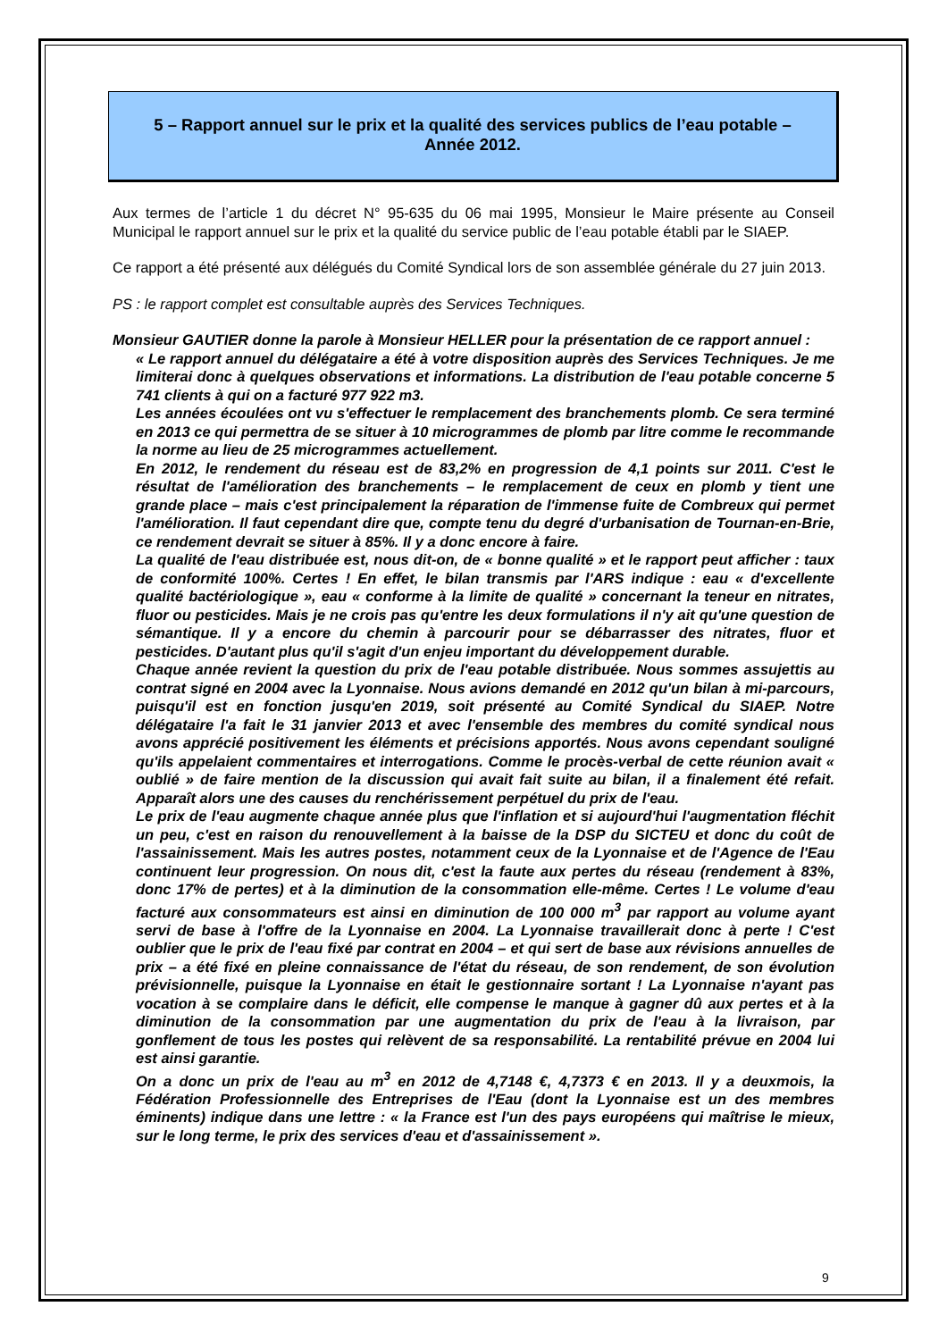5 – Rapport annuel sur le prix et la qualité des services publics de l’eau potable – Année 2012.
Aux termes de l’article 1 du décret N° 95-635 du 06 mai 1995, Monsieur le Maire présente au Conseil Municipal le rapport annuel sur le prix et la qualité du service public de l’eau potable établi par le SIAEP.
Ce rapport a été présenté aux délégués du Comité Syndical lors de son assemblée générale du 27 juin 2013.
PS : le rapport complet est consultable auprès des Services Techniques.
Monsieur GAUTIER donne la parole à Monsieur HELLER pour la présentation de ce rapport annuel :
« Le rapport annuel du délégataire a été à votre disposition auprès des Services Techniques. Je me limiterai donc à quelques observations et informations. La distribution de l'eau potable concerne 5 741 clients à qui on a facturé 977 922 m3.
Les années écoulées ont vu s'effectuer le remplacement des branchements plomb. Ce sera terminé en 2013 ce qui permettra de se situer à 10 microgrammes de plomb par litre comme le recommande la norme au lieu de 25 microgrammes actuellement.
En 2012, le rendement du réseau est de 83,2% en progression de 4,1 points sur 2011. C'est le résultat de l'amélioration des branchements – le remplacement de ceux en plomb y tient une grande place – mais c'est principalement la réparation de l'immense fuite de Combreux qui permet l'amélioration. Il faut cependant dire que, compte tenu du degré d'urbanisation de Tournan-en-Brie, ce rendement devrait se situer à 85%. Il y a donc encore à faire.
La qualité de l'eau distribuée est, nous dit-on, de « bonne qualité » et le rapport peut afficher : taux de conformité 100%. Certes ! En effet, le bilan transmis par l'ARS indique : eau « d'excellente qualité bactériologique », eau « conforme à la limite de qualité » concernant la teneur en nitrates, fluor ou pesticides. Mais je ne crois pas qu'entre les deux formulations il n'y ait qu'une question de sémantique. Il y a encore du chemin à parcourir pour se débarrasser des nitrates, fluor et pesticides. D'autant plus qu'il s'agit d'un enjeu important du développement durable.
Chaque année revient la question du prix de l'eau potable distribuée. Nous sommes assujettis au contrat signé en 2004 avec la Lyonnaise. Nous avions demandé en 2012 qu'un bilan à mi-parcours, puisqu'il est en fonction jusqu'en 2019, soit présenté au Comité Syndical du SIAEP. Notre délégataire l'a fait le 31 janvier 2013 et avec l'ensemble des membres du comité syndical nous avons apprécié positivement les éléments et précisions apportés. Nous avons cependant souligné qu'ils appelaient commentaires et interrogations. Comme le procès-verbal de cette réunion avait « oublié » de faire mention de la discussion qui avait fait suite au bilan, il a finalement été refait. Apparaît alors une des causes du renchérissement perpétuel du prix de l'eau.
Le prix de l'eau augmente chaque année plus que l'inflation et si aujourd'hui l'augmentation fléchit un peu, c'est en raison du renouvellement à la baisse de la DSP du SICTEU et donc du coût de l'assainissement. Mais les autres postes, notamment ceux de la Lyonnaise et de l'Agence de l'Eau continuent leur progression. On nous dit, c'est la faute aux pertes du réseau (rendement à 83%, donc 17% de pertes) et à la diminution de la consommation elle-même. Certes ! Le volume d'eau facturé aux consommateurs est ainsi en diminution de 100 000 m<sup>3</sup> par rapport au volume ayant servi de base à l'offre de la Lyonnaise en 2004. La Lyonnaise travaillerait donc à perte ! C'est oublier que le prix de l'eau fixé par contrat en 2004 – et qui sert de base aux révisions annuelles de prix – a été fixé en pleine connaissance de l'état du réseau, de son rendement, de son évolution prévisionnelle, puisque la Lyonnaise en était le gestionnaire sortant ! La Lyonnaise n'ayant pas vocation à se complaire dans le déficit, elle compense le manque à gagner dû aux pertes et à la diminution de la consommation par une augmentation du prix de l'eau à la livraison, par gonflement de tous les postes qui relèvent de sa responsabilité. La rentabilité prévue en 2004 lui est ainsi garantie.
On a donc un prix de l'eau au m<sup>3</sup> en 2012 de 4,7148 €, 4,7373 € en 2013. Il y a deuxmois, la Fédération Professionnelle des Entreprises de l'Eau (dont la Lyonnaise est un des membres éminents) indique dans une lettre : « la France est l'un des pays européens qui maîtrise le mieux, sur le long terme, le prix des services d'eau et d'assainissement ».
9